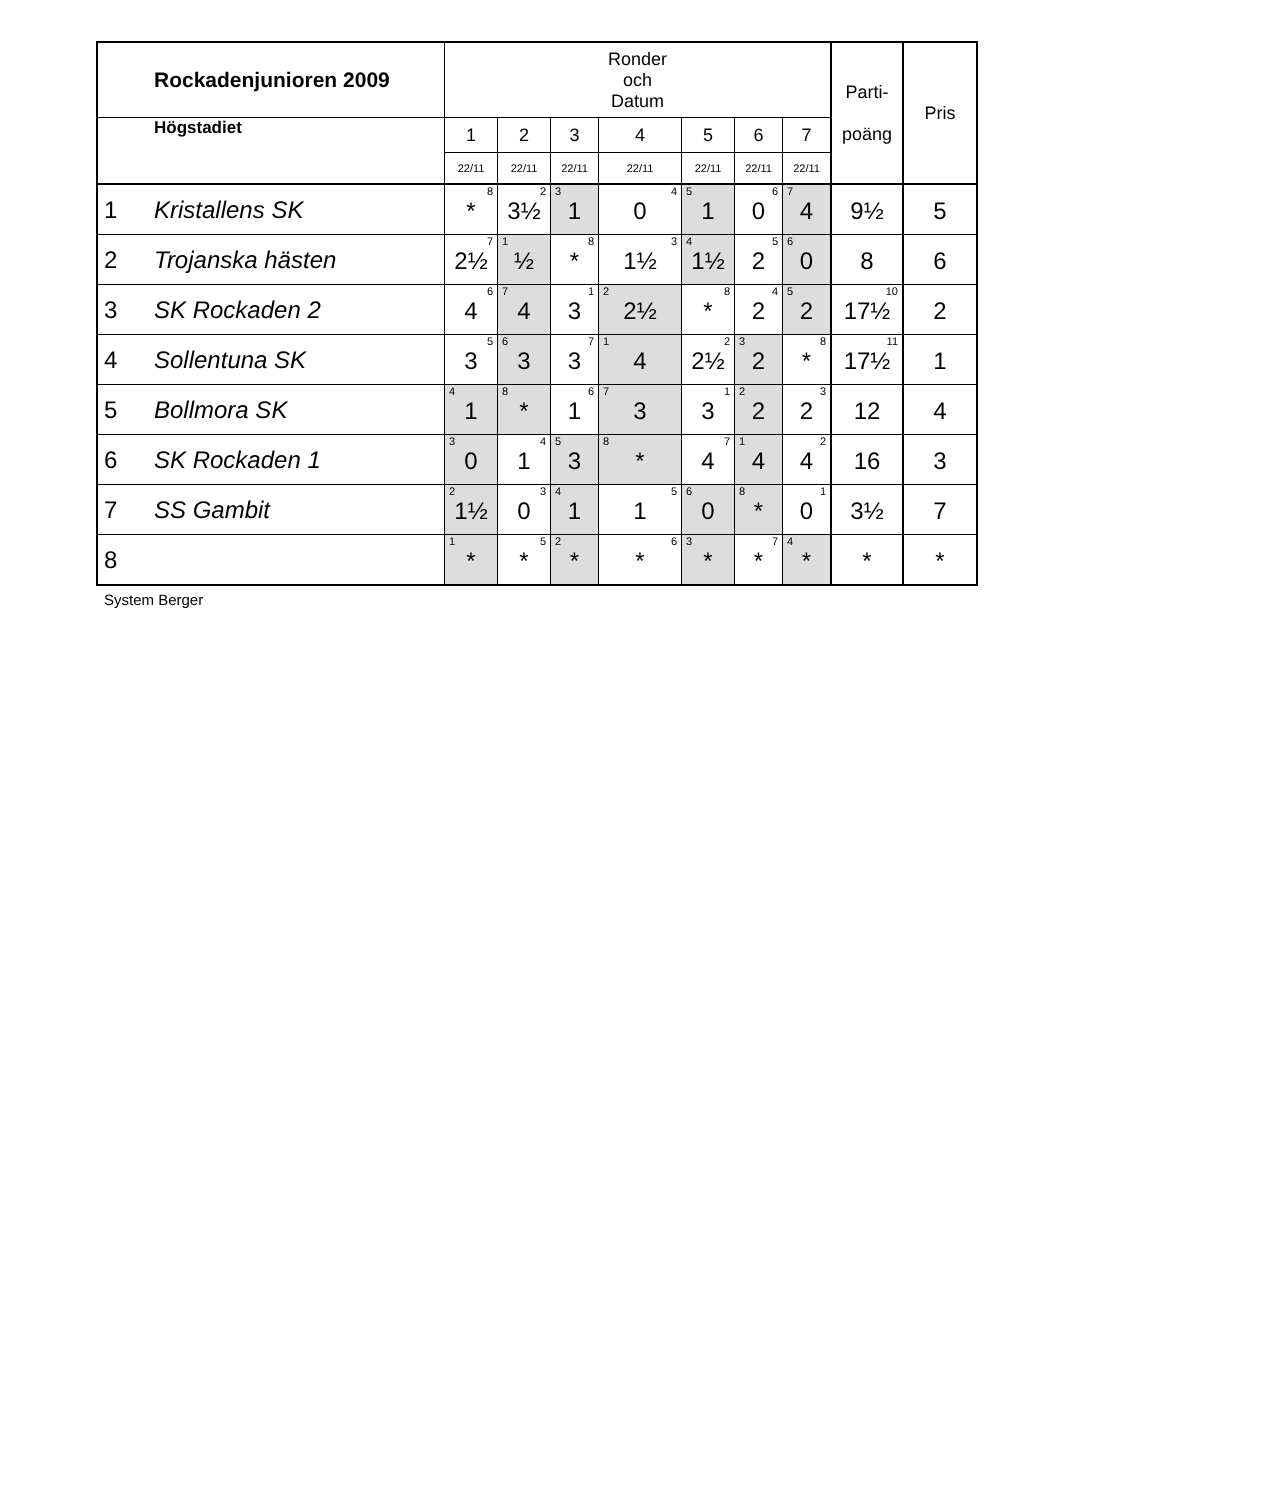| Rockadenjunioren 2009 | | Ronder och Datum | | | | | | | Parti- poäng | Pris |
| --- | --- | --- | --- | --- | --- | --- | --- | --- | --- | --- |
| Högstadiet | | 1 | 2 | 3 | 4 | 5 | 6 | 7 | | |
| | | 22/11 | 22/11 | 22/11 | 22/11 | 22/11 | 22/11 | 22/11 | | |
| 1 | Kristallens SK | 8 * | 2 3½ | 3 1 | 4 0 | 5 1 | 6 0 | 7 4 | 9½ | 5 |
| 2 | Trojanska hästen | 7 2½ | 1 ½ | 8 * | 3 1½ | 4 1½ | 5 2 | 6 0 | 8 | 6 |
| 3 | SK Rockaden 2 | 6 4 | 7 4 | 1 3 | 2 2½ | 8 * | 4 2 | 5 2 | 10 17½ | 2 |
| 4 | Sollentuna SK | 5 3 | 6 3 | 7 3 | 1 4 | 2 2½ | 3 2 | 8 * | 11 17½ | 1 |
| 5 | Bollmora SK | 4 1 | 8 * | 6 1 | 7 3 | 1 3 | 2 2 | 3 2 | 12 | 4 |
| 6 | SK Rockaden 1 | 3 0 | 4 1 | 5 3 | 8 * | 7 4 | 1 4 | 2 4 | 16 | 3 |
| 7 | SS Gambit | 2 1½ | 3 0 | 4 1 | 5 1 | 6 0 | 8 * | 1 0 | 3½ | 7 |
| 8 | | 1 * | 5 * | 2 * | 6 * | 3 * | 7 * | 4 * | * | * |
System Berger